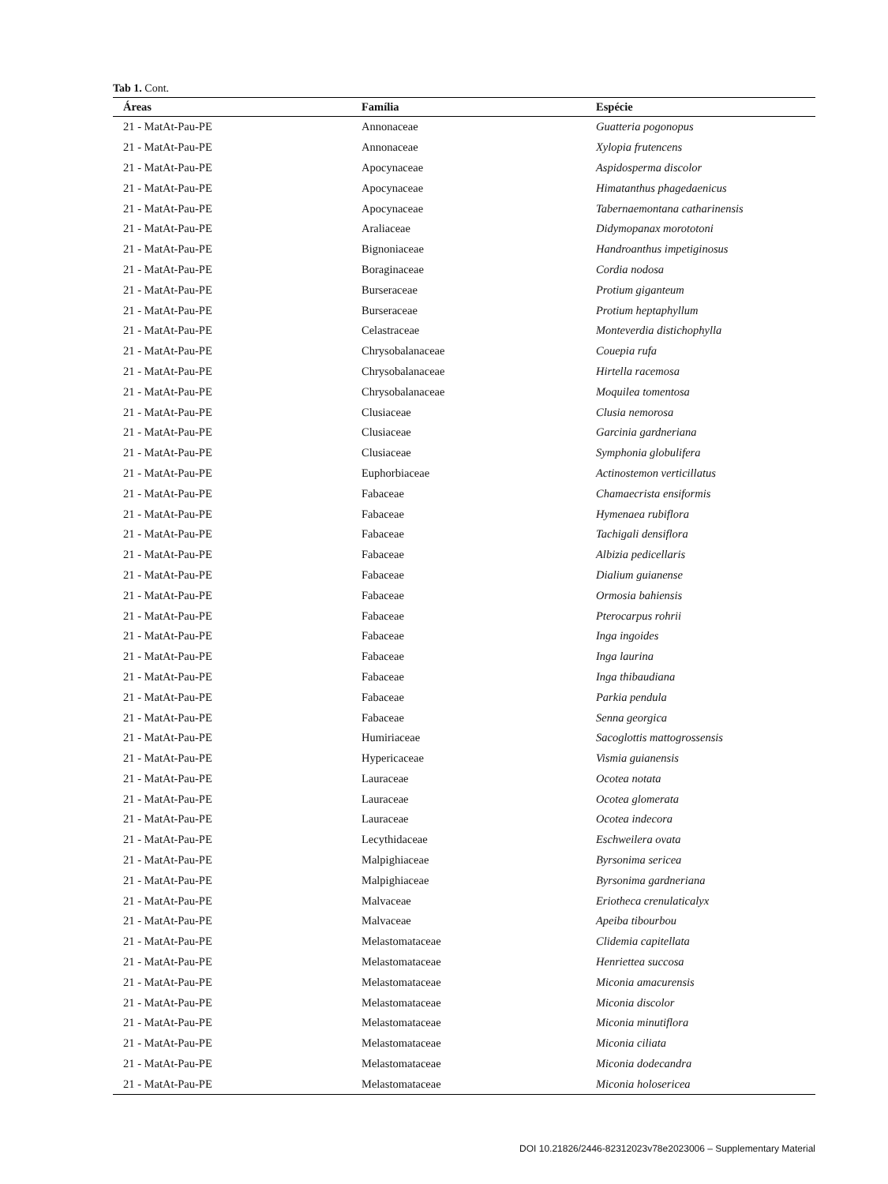Tab 1. Cont.
| Áreas | Família | Espécie |
| --- | --- | --- |
| 21 - MatAt-Pau-PE | Annonaceae | Guatteria pogonopus |
| 21 - MatAt-Pau-PE | Annonaceae | Xylopia frutencens |
| 21 - MatAt-Pau-PE | Apocynaceae | Aspidosperma discolor |
| 21 - MatAt-Pau-PE | Apocynaceae | Himatanthus phagedaenicus |
| 21 - MatAt-Pau-PE | Apocynaceae | Tabernaemontana catharinensis |
| 21 - MatAt-Pau-PE | Araliaceae | Didymopanax morototoni |
| 21 - MatAt-Pau-PE | Bignoniaceae | Handroanthus impetiginosus |
| 21 - MatAt-Pau-PE | Boraginaceae | Cordia nodosa |
| 21 - MatAt-Pau-PE | Burseraceae | Protium giganteum |
| 21 - MatAt-Pau-PE | Burseraceae | Protium heptaphyllum |
| 21 - MatAt-Pau-PE | Celastraceae | Monteverdia distichophylla |
| 21 - MatAt-Pau-PE | Chrysobalanaceae | Couepia rufa |
| 21 - MatAt-Pau-PE | Chrysobalanaceae | Hirtella racemosa |
| 21 - MatAt-Pau-PE | Chrysobalanaceae | Moquilea tomentosa |
| 21 - MatAt-Pau-PE | Clusiaceae | Clusia nemorosa |
| 21 - MatAt-Pau-PE | Clusiaceae | Garcinia gardneriana |
| 21 - MatAt-Pau-PE | Clusiaceae | Symphonia globulifera |
| 21 - MatAt-Pau-PE | Euphorbiaceae | Actinostemon verticillatus |
| 21 - MatAt-Pau-PE | Fabaceae | Chamaecrista ensiformis |
| 21 - MatAt-Pau-PE | Fabaceae | Hymenaea rubiflora |
| 21 - MatAt-Pau-PE | Fabaceae | Tachigali densiflora |
| 21 - MatAt-Pau-PE | Fabaceae | Albizia pedicellaris |
| 21 - MatAt-Pau-PE | Fabaceae | Dialium guianense |
| 21 - MatAt-Pau-PE | Fabaceae | Ormosia bahiensis |
| 21 - MatAt-Pau-PE | Fabaceae | Pterocarpus rohrii |
| 21 - MatAt-Pau-PE | Fabaceae | Inga ingoides |
| 21 - MatAt-Pau-PE | Fabaceae | Inga laurina |
| 21 - MatAt-Pau-PE | Fabaceae | Inga thibaudiana |
| 21 - MatAt-Pau-PE | Fabaceae | Parkia pendula |
| 21 - MatAt-Pau-PE | Fabaceae | Senna georgica |
| 21 - MatAt-Pau-PE | Humiriaceae | Sacoglottis mattogrossensis |
| 21 - MatAt-Pau-PE | Hypericaceae | Vismia guianensis |
| 21 - MatAt-Pau-PE | Lauraceae | Ocotea notata |
| 21 - MatAt-Pau-PE | Lauraceae | Ocotea glomerata |
| 21 - MatAt-Pau-PE | Lauraceae | Ocotea indecora |
| 21 - MatAt-Pau-PE | Lecythidaceae | Eschweilera ovata |
| 21 - MatAt-Pau-PE | Malpighiaceae | Byrsonima sericea |
| 21 - MatAt-Pau-PE | Malpighiaceae | Byrsonima gardneriana |
| 21 - MatAt-Pau-PE | Malvaceae | Eriotheca crenulaticalyx |
| 21 - MatAt-Pau-PE | Malvaceae | Apeiba tibourbou |
| 21 - MatAt-Pau-PE | Melastomataceae | Clidemia capitellata |
| 21 - MatAt-Pau-PE | Melastomataceae | Henriettea succosa |
| 21 - MatAt-Pau-PE | Melastomataceae | Miconia amacurensis |
| 21 - MatAt-Pau-PE | Melastomataceae | Miconia discolor |
| 21 - MatAt-Pau-PE | Melastomataceae | Miconia minutiflora |
| 21 - MatAt-Pau-PE | Melastomataceae | Miconia ciliata |
| 21 - MatAt-Pau-PE | Melastomataceae | Miconia dodecandra |
| 21 - MatAt-Pau-PE | Melastomataceae | Miconia holosericea |
DOI 10.21826/2446-82312023v78e2023006 – Supplementary Material